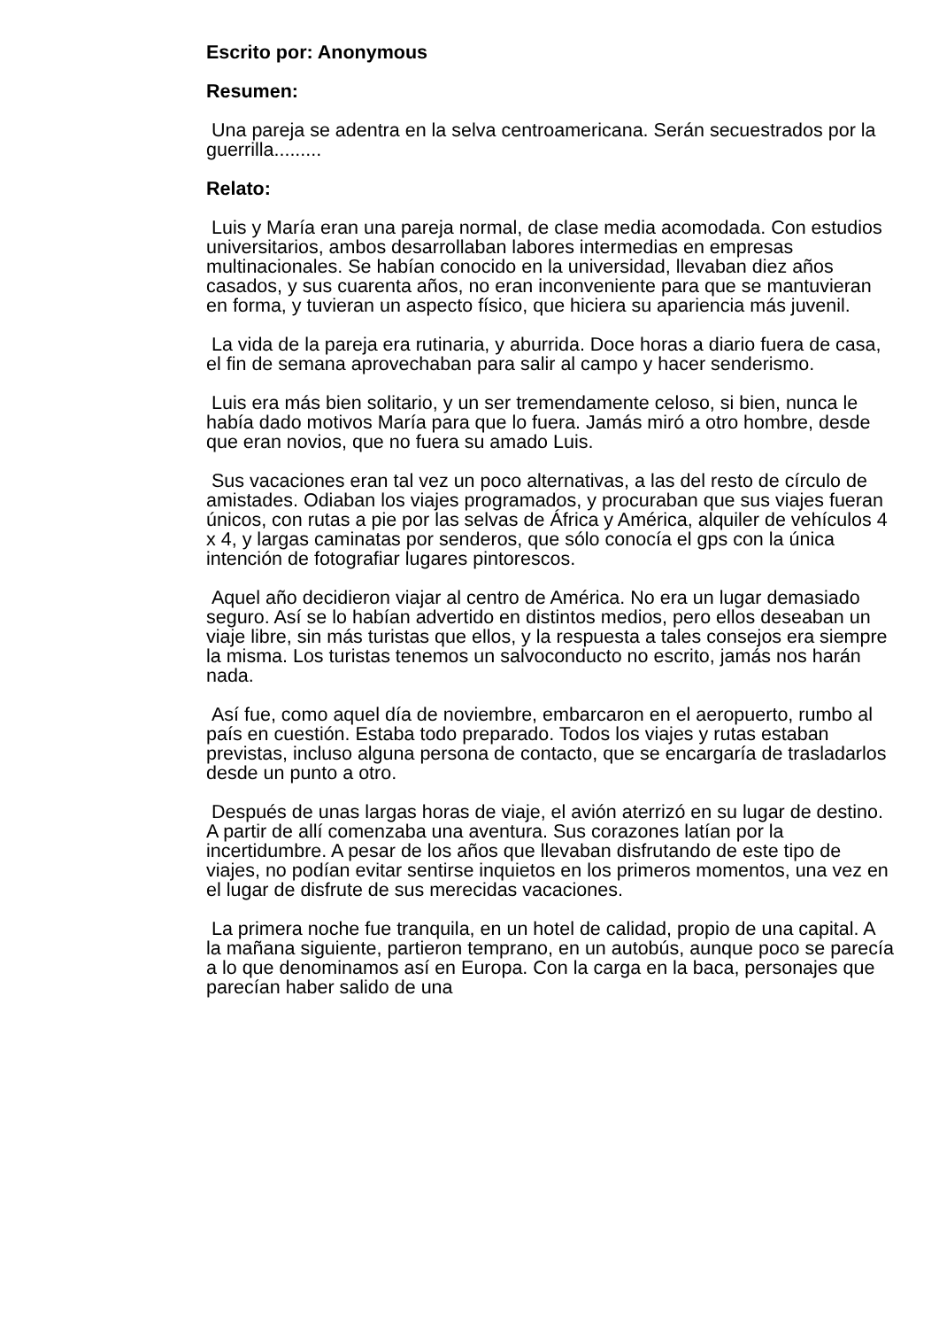Escrito por: Anonymous
Resumen:
Una pareja se adentra en la selva centroamericana. Serán secuestrados por la guerrilla.........
Relato:
Luis y María eran una pareja normal, de clase media acomodada. Con estudios universitarios, ambos desarrollaban labores intermedias en empresas multinacionales. Se habían conocido en la universidad, llevaban diez años casados, y sus cuarenta años, no eran inconveniente para que se mantuvieran en forma, y tuvieran un aspecto físico, que hiciera su apariencia más juvenil.
La vida de la pareja era rutinaria, y aburrida. Doce horas a diario fuera de casa, el fin de semana aprovechaban para salir al campo y hacer senderismo.
Luis era más bien solitario, y un ser tremendamente celoso, si bien, nunca le había dado motivos María para que lo fuera. Jamás miró a otro hombre, desde que eran novios, que no fuera su amado Luis.
Sus vacaciones eran tal vez un poco alternativas, a las del resto de círculo de amistades. Odiaban los viajes programados, y procuraban que sus viajes fueran únicos, con rutas a pie por las selvas de África y América, alquiler de vehículos 4 x 4, y largas caminatas por senderos, que sólo conocía el gps con la única intención de fotografiar lugares pintorescos.
Aquel año decidieron viajar al centro de América. No era un lugar demasiado seguro. Así se lo habían advertido en distintos medios, pero ellos deseaban un viaje libre, sin más turistas que ellos, y la respuesta a tales consejos era siempre la misma. Los turistas tenemos un salvoconducto no escrito, jamás nos harán nada.
Así fue, como aquel día de noviembre, embarcaron en el aeropuerto, rumbo al país en cuestión. Estaba todo preparado. Todos los viajes y rutas estaban previstas, incluso alguna persona de contacto, que se encargaría de trasladarlos desde un punto a otro.
Después de unas largas horas de viaje, el avión aterrizó en su lugar de destino. A partir de allí comenzaba una aventura. Sus corazones latían por la incertidumbre. A pesar de los años que llevaban disfrutando de este tipo de viajes, no podían evitar sentirse inquietos en los primeros momentos, una vez en el lugar de disfrute de sus merecidas vacaciones.
La primera noche fue tranquila, en un hotel de calidad, propio de una capital. A la mañana siguiente, partieron temprano, en un autobús, aunque poco se parecía a lo que denominamos así en Europa. Con la carga en la baca, personajes que parecían haber salido de una